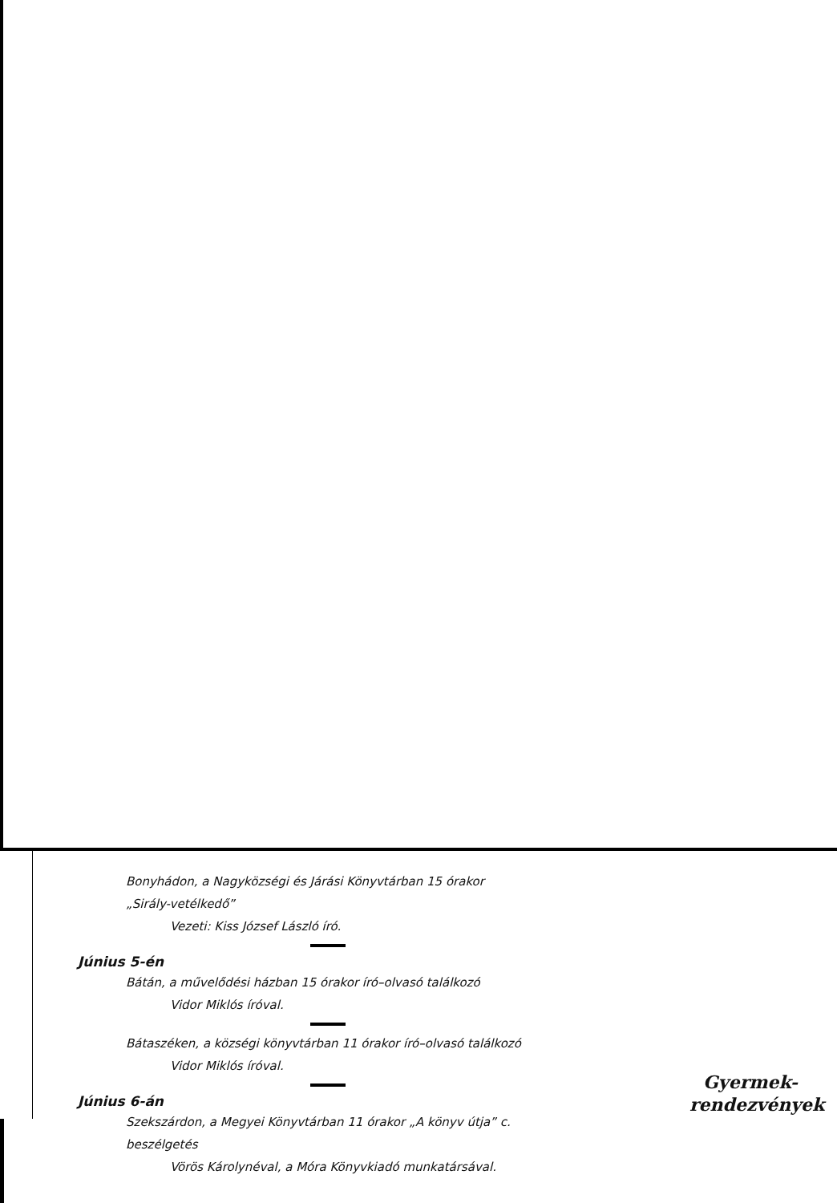Bonyhádon, a Nagyközségi és Járási Könyvtárban 15 órakor
„Sirály-vetélkedő”
Vezeti: Kiss József László író.
Június 5-én
Bátán, a művelődési házban 15 órakor író–olvasó találkozó
Vidor Miklós íróval.
Bátaszéken, a községi könyvtárban 11 órakor író–olvasó találkozó
Vidor Miklós íróval.
Június 6-án
Szekszárdon, a Megyei Könyvtárban 11 órakor „A könyv útja” c.
beszélgetés
Vörös Károlynéval, a Móra Könyvkiadó munkatársával.
Gyermek-
rendezvények